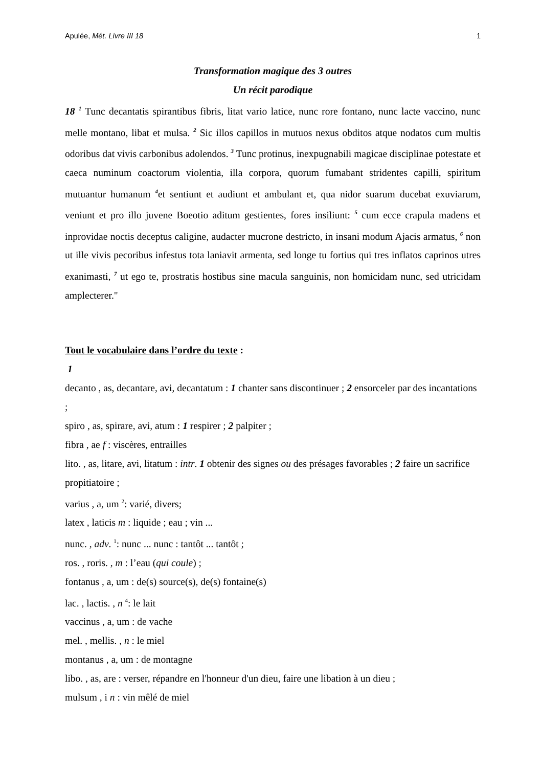Apulée, Mét. Livre III 18 1
Transformation magique des 3 outres
Un récit parodique
18 <sup>1</sup> Tunc decantatis spirantibus fibris, litat vario latice, nunc rore fontano, nunc lacte vaccino, nunc melle montano, libat et mulsa. <sup>2</sup> Sic illos capillos in mutuos nexus obditos atque nodatos cum multis odoribus dat vivis carbonibus adolendos. <sup>3</sup> Tunc protinus, inexpugnabili magicae disciplinae potestate et caeca numinum coactorum violentia, illa corpora, quorum fumabant stridentes capilli, spiritum mutuantur humanum <sup>4</sup>et sentiunt et audiunt et ambulant et, qua nidor suarum ducebat exuviarum, veniunt et pro illo juvene Boeotio aditum gestientes, fores insiliunt: <sup>5</sup> cum ecce crapula madens et inprovidae noctis deceptus caligine, audacter mucrone destricto, in insani modum Ajacis armatus, <sup>6</sup> non ut ille vivis pecoribus infestus tota laniavit armenta, sed longe tu fortius qui tres inflatos caprinos utres exanimasti, <sup>7</sup> ut ego te, prostratis hostibus sine macula sanguinis, non homicidam nunc, sed utricidam amplecterer."
Tout le vocabulaire dans l’ordre du texte :
1
decanto , as, decantare, avi, decantatum : 1 chanter sans discontinuer ; 2 ensorceler par des incantations ;
spiro , as, spirare, avi, atum : 1 respirer ; 2 palpiter ;
fibra , ae f : viscères, entrailles
lito. , as, litare, avi, litatum : intr. 1 obtenir des signes ou des présages favorables ; 2 faire un sacrifice propitiatoire ;
varius , a, um <sup>2</sup>: varié, divers;
latex , laticis m : liquide ; eau ; vin ...
nunc. , adv. <sup>1</sup>: nunc ... nunc : tantôt ... tantôt ;
ros. , roris. , m : l’eau (qui coule) ;
fontanus , a, um : de(s) source(s), de(s) fontaine(s)
lac. , lactis. , n <sup>4</sup>: le lait
vaccinus , a, um : de vache
mel. , mellis. , n : le miel
montanus , a, um : de montagne
libo. , as, are : verser, répandre en l'honneur d'un dieu, faire une libation à un dieu ;
mulsum , i n : vin mêlé de miel